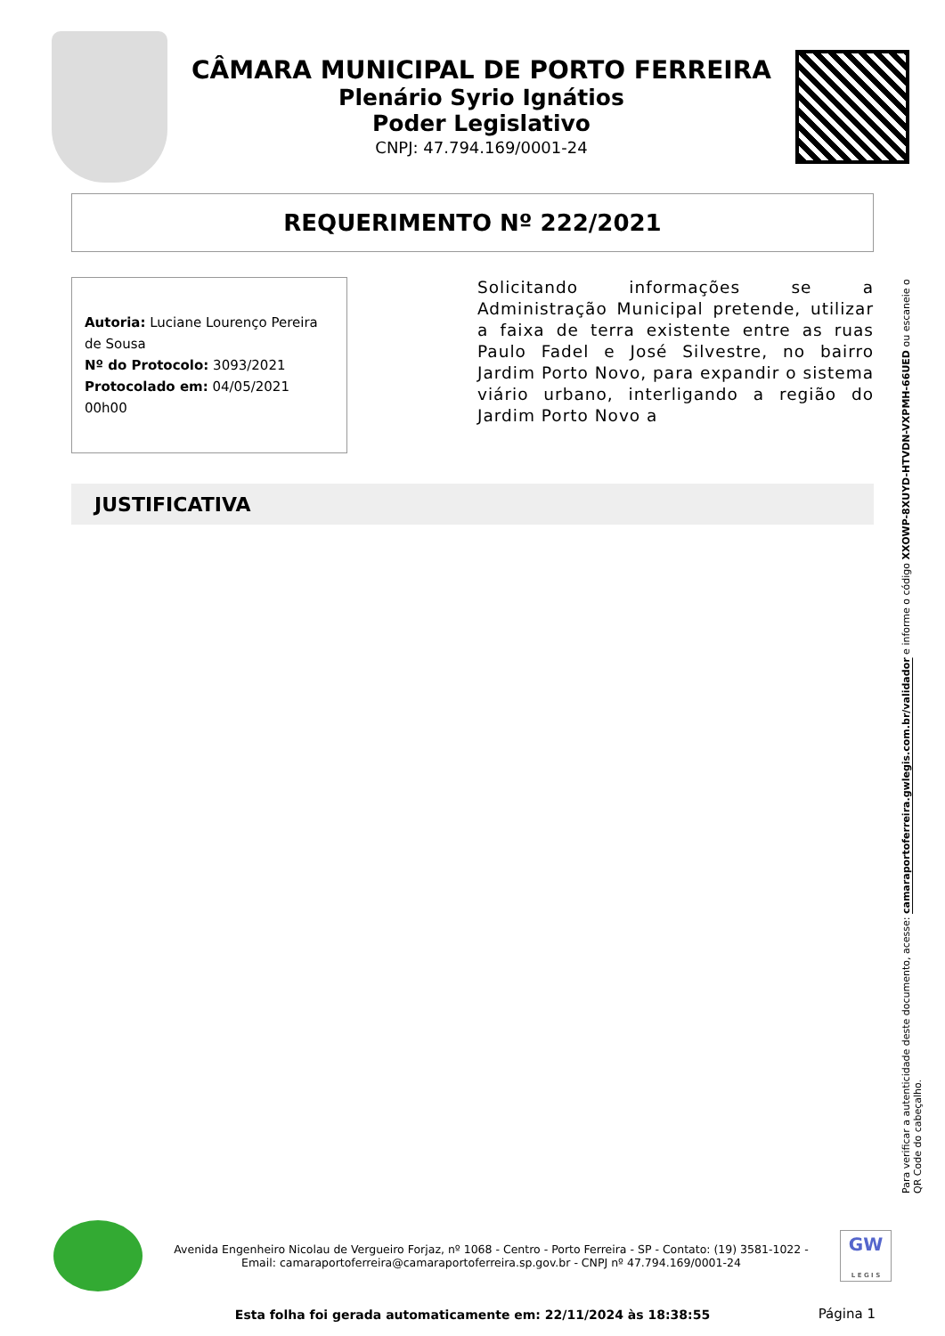CÂMARA MUNICIPAL DE PORTO FERREIRA
Plenário Syrio Ignátios
Poder Legislativo
CNPJ: 47.794.169/0001-24
REQUERIMENTO Nº 222/2021
Autoria: Luciane Lourenço Pereira de Sousa
Nº do Protocolo: 3093/2021
Protocolado em: 04/05/2021 00h00
Solicitando informações se a Administração Municipal pretende, utilizar a faixa de terra existente entre as ruas Paulo Fadel e José Silvestre, no bairro Jardim Porto Novo, para expandir o sistema viário urbano, interligando a região do Jardim Porto Novo a
JUSTIFICATIVA
Para verificar a autenticidade deste documento, acesse: camaraportoferreira.gwlegis.com.br/validador e informe o código XXOWP-8XUYD-HTVDN-VXPMH-66UED ou escaneie o QR Code do cabeçalho.
Avenida Engenheiro Nicolau de Vergueiro Forjaz, nº 1068 - Centro - Porto Ferreira - SP - Contato: (19) 3581-1022 -
Email: camaraportoferreira@camaraportoferreira.sp.gov.br - CNPJ nº 47.794.169/0001-24
GW
L E G I S
Esta folha foi gerada automaticamente em: 22/11/2024 às 18:38:55
Página 1